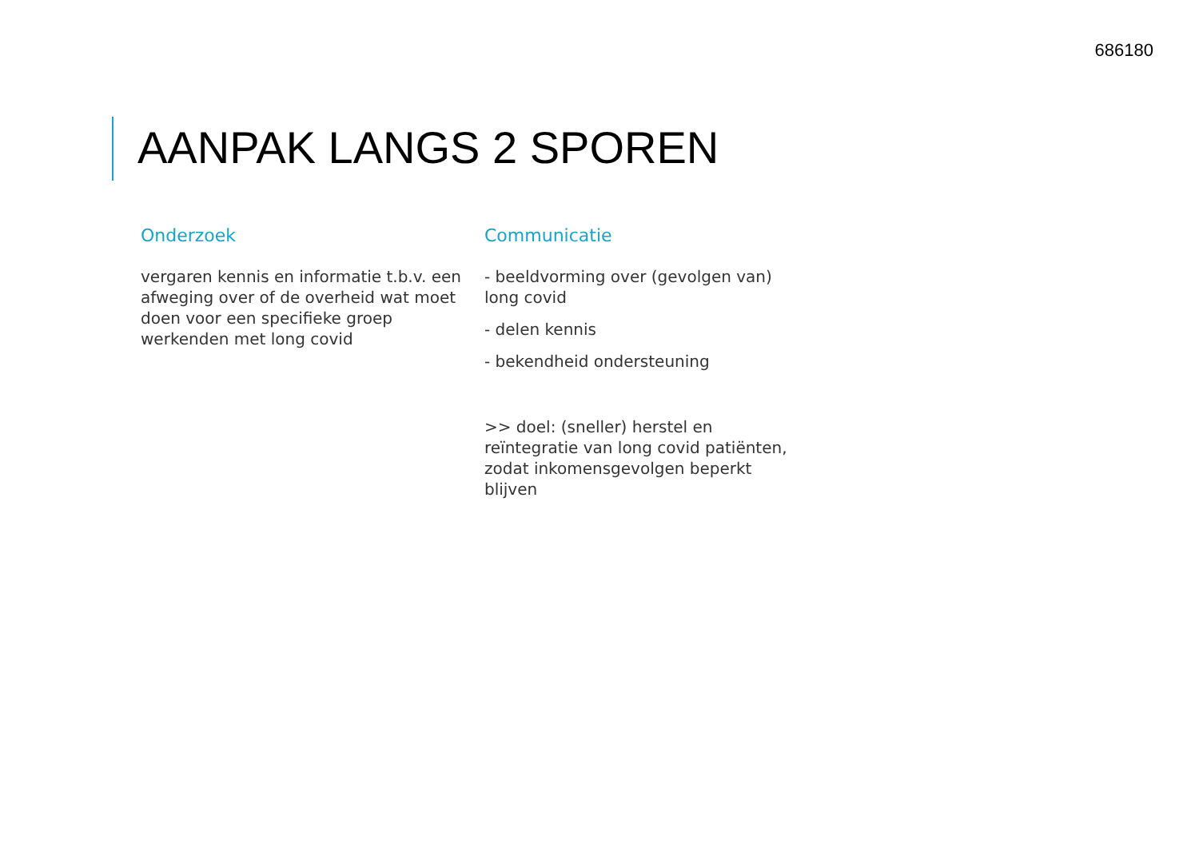686180
AANPAK LANGS 2 SPOREN
Onderzoek
vergaren kennis en informatie t.b.v. een afweging over of de overheid wat moet doen voor een specifieke groep werkenden met long covid
Communicatie
- beeldvorming over (gevolgen van) long covid
- delen kennis
- bekendheid ondersteuning
>> doel: (sneller) herstel en reïntegratie van long covid patiënten, zodat inkomensgevolgen beperkt blijven